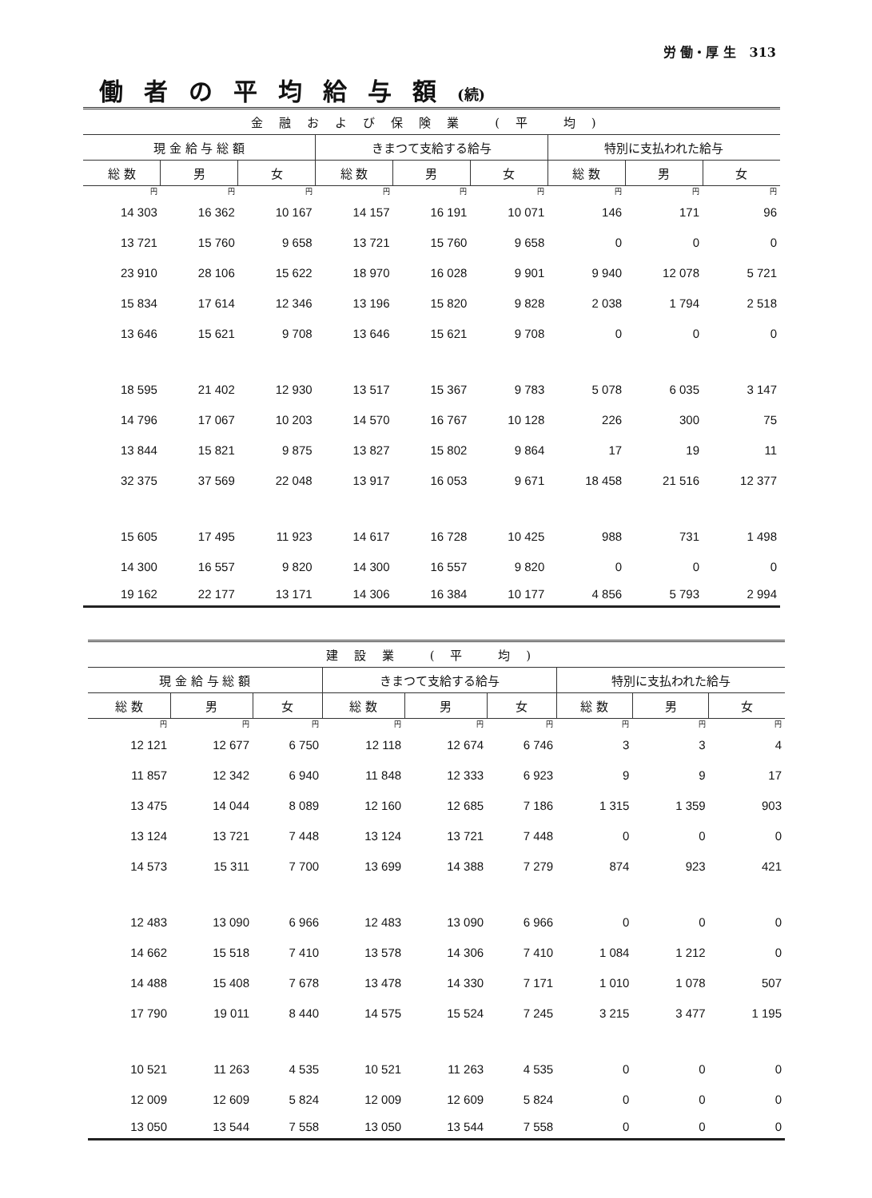労 働・厚 生 313
働者の平均給与額(続)
| 金融および保険業 (平 均) | | | | | | | | |
| --- | --- | --- | --- | --- | --- | --- | --- | --- |
| 現 金 給 与 総 額 | | | きまつて支給する給与 | | | 特別に支払われた給与 | | |
| 総 数 | 男 | 女 | 総 数 | 男 | 女 | 総 数 | 男 | 女 |
| 円 | 円 | 円 | 円 | 円 | 円 | 円 | 円 | 円 |
| 14 303 | 16 362 | 10 167 | 14 157 | 16 191 | 10 071 | 146 | 171 | 96 |
| 13 721 | 15 760 | 9 658 | 13 721 | 15 760 | 9 658 | 0 | 0 | 0 |
| 23 910 | 28 106 | 15 622 | 18 970 | 16 028 | 9 901 | 9 940 | 12 078 | 5 721 |
| 15 834 | 17 614 | 12 346 | 13 196 | 15 820 | 9 828 | 2 038 | 1 794 | 2 518 |
| 13 646 | 15 621 | 9 708 | 13 646 | 15 621 | 9 708 | 0 | 0 | 0 |
| 18 595 | 21 402 | 12 930 | 13 517 | 15 367 | 9 783 | 5 078 | 6 035 | 3 147 |
| 14 796 | 17 067 | 10 203 | 14 570 | 16 767 | 10 128 | 226 | 300 | 75 |
| 13 844 | 15 821 | 9 875 | 13 827 | 15 802 | 9 864 | 17 | 19 | 11 |
| 32 375 | 37 569 | 22 048 | 13 917 | 16 053 | 9 671 | 18 458 | 21 516 | 12 377 |
| 15 605 | 17 495 | 11 923 | 14 617 | 16 728 | 10 425 | 988 | 731 | 1 498 |
| 14 300 | 16 557 | 9 820 | 14 300 | 16 557 | 9 820 | 0 | 0 | 0 |
| 19 162 | 22 177 | 13 171 | 14 306 | 16 384 | 10 177 | 4 856 | 5 793 | 2 994 |
| 建設業 (平 均) | | | | | | | | |
| --- | --- | --- | --- | --- | --- | --- | --- | --- |
| 現 金 給 与 総 額 | | | きまつて支給する給与 | | | 特別に支払われた給与 | | |
| 総 数 | 男 | 女 | 総 数 | 男 | 女 | 総 数 | 男 | 女 |
| 円 | 円 | 円 | 円 | 円 | 円 | 円 | 円 | 円 |
| 12 121 | 12 677 | 6 750 | 12 118 | 12 674 | 6 746 | 3 | 3 | 4 |
| 11 857 | 12 342 | 6 940 | 11 848 | 12 333 | 6 923 | 9 | 9 | 17 |
| 13 475 | 14 044 | 8 089 | 12 160 | 12 685 | 7 186 | 1 315 | 1 359 | 903 |
| 13 124 | 13 721 | 7 448 | 13 124 | 13 721 | 7 448 | 0 | 0 | 0 |
| 14 573 | 15 311 | 7 700 | 13 699 | 14 388 | 7 279 | 874 | 923 | 421 |
| 12 483 | 13 090 | 6 966 | 12 483 | 13 090 | 6 966 | 0 | 0 | 0 |
| 14 662 | 15 518 | 7 410 | 13 578 | 14 306 | 7 410 | 1 084 | 1 212 | 0 |
| 14 488 | 15 408 | 7 678 | 13 478 | 14 330 | 7 171 | 1 010 | 1 078 | 507 |
| 17 790 | 19 011 | 8 440 | 14 575 | 15 524 | 7 245 | 3 215 | 3 477 | 1 195 |
| 10 521 | 11 263 | 4 535 | 10 521 | 11 263 | 4 535 | 0 | 0 | 0 |
| 12 009 | 12 609 | 5 824 | 12 009 | 12 609 | 5 824 | 0 | 0 | 0 |
| 13 050 | 13 544 | 7 558 | 13 050 | 13 544 | 7 558 | 0 | 0 | 0 |